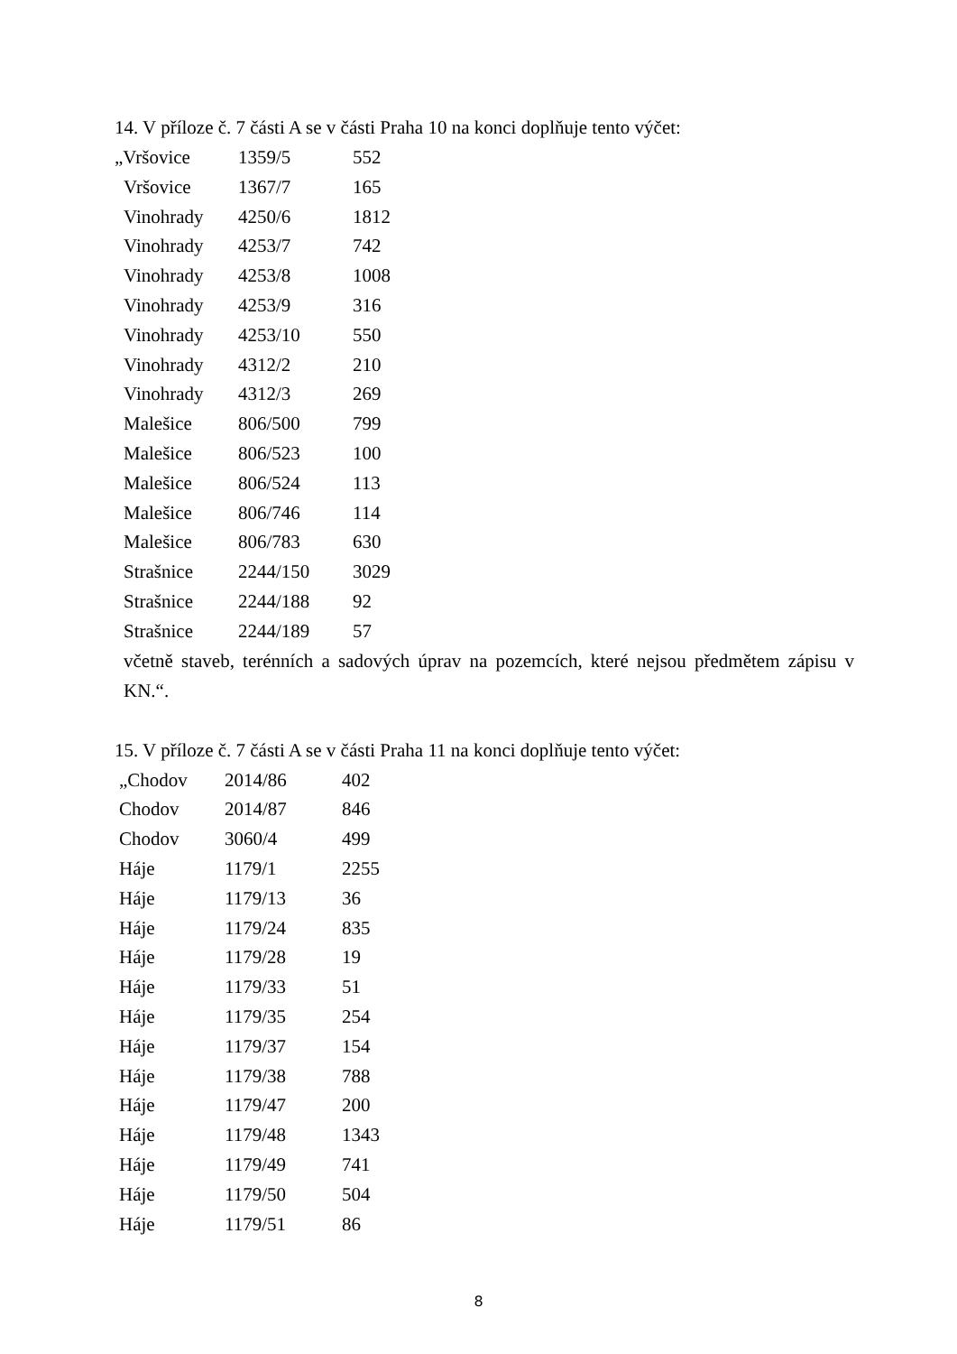14. V příloze č. 7 části A se v části Praha 10 na konci doplňuje tento výčet:
| „Vršovice | 1359/5 | 552 |
| Vršovice | 1367/7 | 165 |
| Vinohrady | 4250/6 | 1812 |
| Vinohrady | 4253/7 | 742 |
| Vinohrady | 4253/8 | 1008 |
| Vinohrady | 4253/9 | 316 |
| Vinohrady | 4253/10 | 550 |
| Vinohrady | 4312/2 | 210 |
| Vinohrady | 4312/3 | 269 |
| Malešice | 806/500 | 799 |
| Malešice | 806/523 | 100 |
| Malešice | 806/524 | 113 |
| Malešice | 806/746 | 114 |
| Malešice | 806/783 | 630 |
| Strašnice | 2244/150 | 3029 |
| Strašnice | 2244/188 | 92 |
| Strašnice | 2244/189 | 57 |
včetně staveb, terénních a sadových úprav na pozemcích, které nejsou předmětem zápisu v KN.“.
15. V příloze č. 7 části A se v části Praha 11 na konci doplňuje tento výčet:
| „Chodov | 2014/86 | 402 |
| Chodov | 2014/87 | 846 |
| Chodov | 3060/4 | 499 |
| Háje | 1179/1 | 2255 |
| Háje | 1179/13 | 36 |
| Háje | 1179/24 | 835 |
| Háje | 1179/28 | 19 |
| Háje | 1179/33 | 51 |
| Háje | 1179/35 | 254 |
| Háje | 1179/37 | 154 |
| Háje | 1179/38 | 788 |
| Háje | 1179/47 | 200 |
| Háje | 1179/48 | 1343 |
| Háje | 1179/49 | 741 |
| Háje | 1179/50 | 504 |
| Háje | 1179/51 | 86 |
8